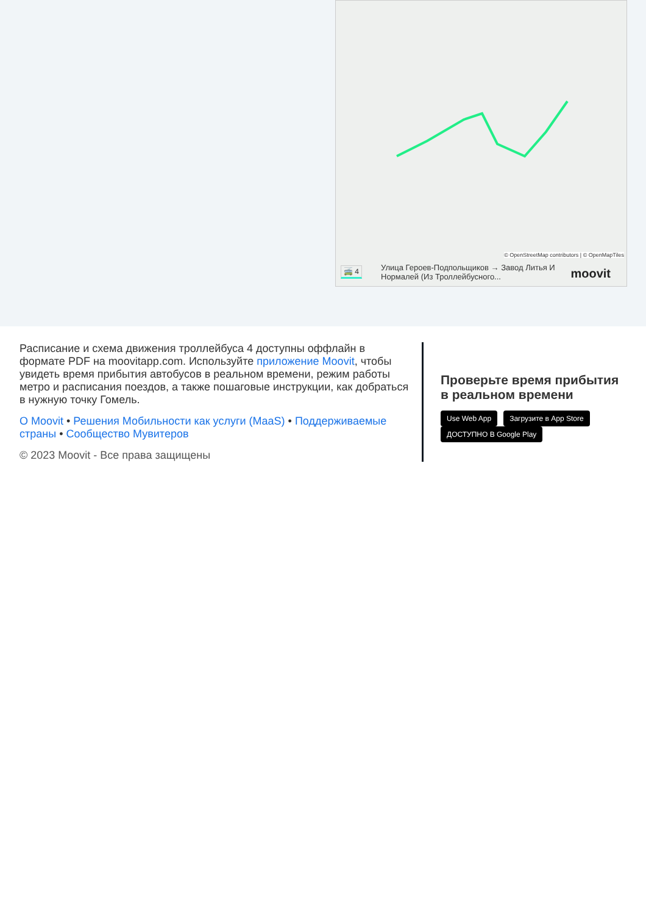© OpenStreetMap contributors | © OpenMapTiles
🚎 4 Улица Героев-Подпольщиков → Завод Литья И Нормалей (Из Троллейбусного...
moovit
Расписание и схема движения троллейбуса 4 доступны оффлайн в формате PDF на moovitapp.com. Используйте приложение Moovit, чтобы увидеть время прибытия автобусов в реальном времени, режим работы метро и расписания поездов, а также пошаговые инструкции, как добраться в нужную точку Гомель.
О Moovit • Решения Мобильности как услуги (MaaS) • Поддерживаемые страны • Сообщество Мувитеров
© 2023 Moovit - Все права защищены
Проверьте время прибытия в реальном времени
Use Web App Загрузите в App Store ДОСТУПНО В Google Play